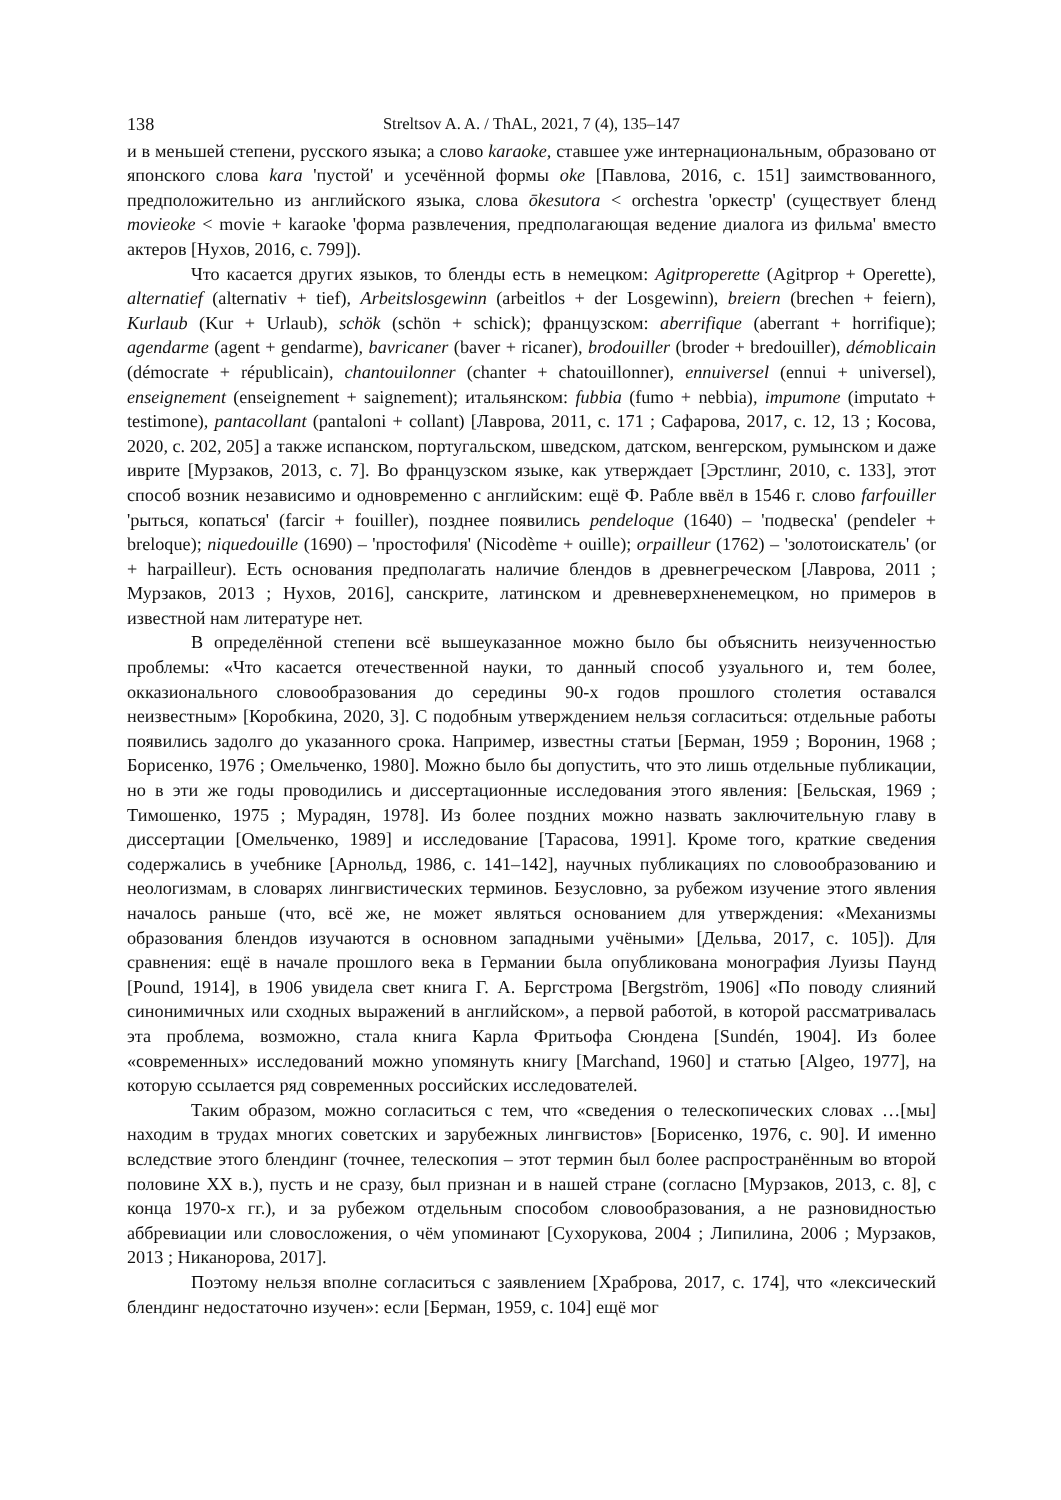138 Streltsov A. A. / ThAL, 2021, 7 (4), 135–147
и в меньшей степени, русского языка; а слово karaoke, ставшее уже интернациональным, образовано от японского слова kara 'пустой' и усечённой формы oke [Павлова, 2016, с. 151] заимствованного, предположительно из английского языка, слова ōkesutora < orchestra 'оркестр' (существует бленд movieoke < movie + karaoke 'форма развлечения, предполагающая ведение диалога из фильма' вместо актеров [Нухов, 2016, с. 799]).
Что касается других языков, то бленды есть в немецком: Agitproperette (Agitprop + Operette), alternatief (alternativ + tief), Arbeitslosgewinn (arbeitlos + der Losgewinn), breiern (brechen + feiern), Kurlaub (Kur + Urlaub), schök (schön + schick); французском: aberrifique (aberrant + horrifique); agendarme (agent + gendarme), bavricaner (baver + ricaner), brodouiller (broder + bredouiller), démoblicain (démocrate + républicain), chantouilonner (chanter + chatouillonner), ennuiversel (ennui + universel), enseignement (enseignement + saignement); итальянском: fubbia (fumo + nebbia), impumone (imputato + testimone), pantacollant (pantaloni + collant) [Лаврова, 2011, с. 171 ; Сафарова, 2017, с. 12, 13 ; Косова, 2020, с. 202, 205] а также испанском, португальском, шведском, датском, венгерском, румынском и даже иврите [Мурзаков, 2013, с. 7]. Во французском языке, как утверждает [Эрстлинг, 2010, с. 133], этот способ возник независимо и одновременно с английским: ещё Ф. Рабле ввёл в 1546 г. слово farfouiller 'рыться, копаться' (farcir + fouiller), позднее появились pendeloque (1640) – 'подвеска' (pendeler + breloque); niquedouille (1690) – 'простофиля' (Nicodème + ouille); orpailleur (1762) – 'золотоискатель' (or + harpailleur). Есть основания предполагать наличие блендов в древнегреческом [Лаврова, 2011 ; Мурзаков, 2013 ; Нухов, 2016], санскрите, латинском и древневерхненемецком, но примеров в известной нам литературе нет.
В определённой степени всё вышеуказанное можно было бы объяснить неизученностью проблемы: «Что касается отечественной науки, то данный способ узуального и, тем более, окказионального словообразования до середины 90-х годов прошлого столетия оставался неизвестным» [Коробкина, 2020, 3]. С подобным утверждением нельзя согласиться: отдельные работы появились задолго до указанного срока. Например, известны статьи [Берман, 1959 ; Воронин, 1968 ; Борисенко, 1976 ; Омельченко, 1980]. Можно было бы допустить, что это лишь отдельные публикации, но в эти же годы проводились и диссертационные исследования этого явления: [Бельская, 1969 ; Тимошенко, 1975 ; Мурадян, 1978]. Из более поздних можно назвать заключительную главу в диссертации [Омельченко, 1989] и исследование [Тарасова, 1991]. Кроме того, краткие сведения содержались в учебнике [Арнольд, 1986, с. 141–142], научных публикациях по словообразованию и неологизмам, в словарях лингвистических терминов. Безусловно, за рубежом изучение этого явления началось раньше (что, всё же, не может являться основанием для утверждения: «Механизмы образования блендов изучаются в основном западными учёными» [Дельва, 2017, с. 105]). Для сравнения: ещё в начале прошлого века в Германии была опубликована монография Луизы Паунд [Pound, 1914], в 1906 увидела свет книга Г. А. Бергстрома [Bergström, 1906] «По поводу слияний синонимичных или сходных выражений в английском», а первой работой, в которой рассматривалась эта проблема, возможно, стала книга Карла Фритьофа Сюндена [Sundén, 1904]. Из более «современных» исследований можно упомянуть книгу [Marchand, 1960] и статью [Algeo, 1977], на которую ссылается ряд современных российских исследователей.
Таким образом, можно согласиться с тем, что «сведения о телескопических словах …[мы] находим в трудах многих советских и зарубежных лингвистов» [Борисенко, 1976, с. 90]. И именно вследствие этого блендинг (точнее, телескопия – этот термин был более распространённым во второй половине XX в.), пусть и не сразу, был признан и в нашей стране (согласно [Мурзаков, 2013, с. 8], с конца 1970-х гг.), и за рубежом отдельным способом словообразования, а не разновидностью аббревиации или словосложения, о чём упоминают [Сухорукова, 2004 ; Липилина, 2006 ; Мурзаков, 2013 ; Никанорова, 2017].
Поэтому нельзя вполне согласиться с заявлением [Храброва, 2017, с. 174], что «лексический блендинг недостаточно изучен»: если [Берман, 1959, с. 104] ещё мог